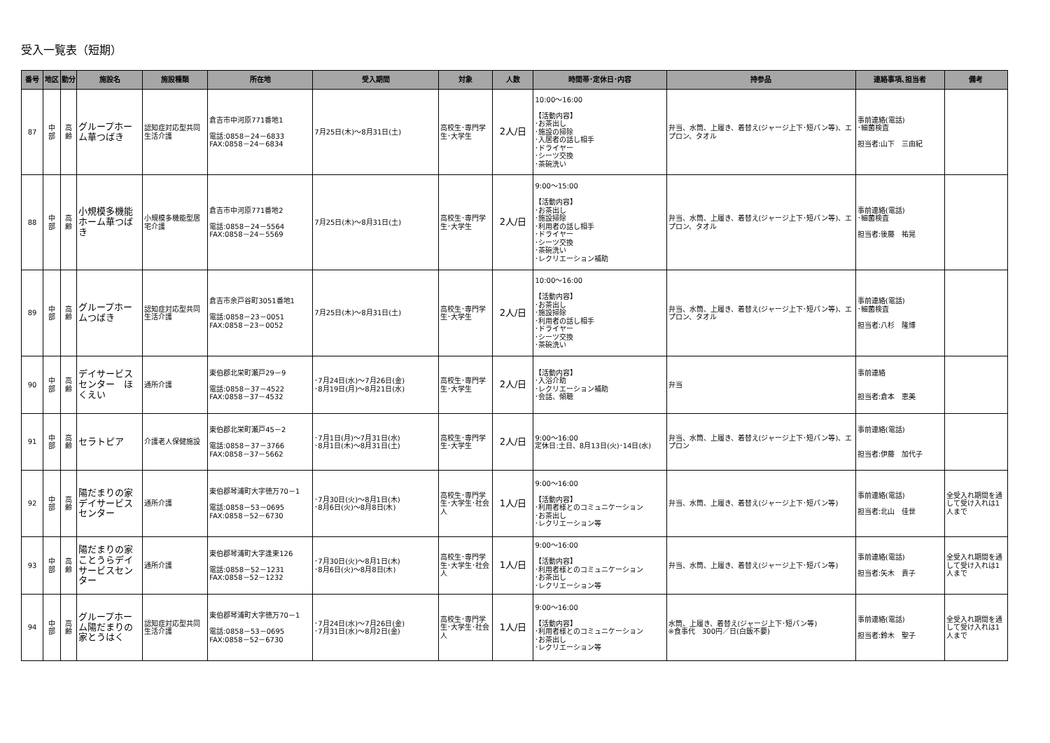受入一覧表（短期）
| 番号 | 地区 | 勤分 | 施設名 | 施設種類 | 所在地 | 受入期間 | 対象 | 人数 | 時間帯･定休日･内容 | 持参品 | 連絡事項､担当者 | 備考 |
| --- | --- | --- | --- | --- | --- | --- | --- | --- | --- | --- | --- | --- |
| 87 | 中 部 | 高 齢 | グループホーム華つばき | 認知症対応型共同生活介護 | 倉吉市中河原771番地1 電話:0858－24－6833 FAX:0858－24－6834 | 7月25日(木)～8月31日(土) | 高校生･専門学生･大学生 | 2人/日 | 10:00～16:00 【活動内容】 ･お茶出し ･施設の掃除 ･入居者の話し相手 ･ドライヤー ･シーツ交換 ･茶碗洗い | 弁当、水筒、上履き、着替え(ジャージ上下･短パン等)、エプロン、タオル | 事前連絡(電話) ･細菌検査 担当者:山下 三由紀 | |
| 88 | 中 部 | 高 齢 | 小規模多機能ホーム華つばき | 小規模多機能型居宅介護 | 倉吉市中河原771番地2 電話:0858－24－5564 FAX:0858－24－5569 | 7月25日(木)～8月31日(土) | 高校生･専門学生･大学生 | 2人/日 | 9:00～15:00 【活動内容】 ･お茶出し ･施設掃除 ･利用者の話し相手 ･ドライヤー ･シーツ交換 ･茶碗洗い ･レクリエーション補助 | 弁当、水筒、上履き、着替え(ジャージ上下･短パン等)、エプロン、タオル | 事前連絡(電話) ･細菌検査 担当者:後藤 祐晃 | |
| 89 | 中 部 | 高 齢 | グループホームつばき | 認知症対応型共同生活介護 | 倉吉市余戸谷町3051番地1 電話:0858－23－0051 FAX:0858－23－0052 | 7月25日(木)～8月31日(土) | 高校生･専門学生･大学生 | 2人/日 | 10:00～16:00 【活動内容】 ･お茶出し ･施設掃除 ･利用者の話し相手 ･ドライヤー ･シーツ交換 ･茶碗洗い | 弁当、水筒、上履き、着替え(ジャージ上下･短パン等)、エプロン、タオル | 事前連絡(電話) ･細菌検査 担当者:八杉 隆博 | |
| 90 | 中 部 | 高 齢 | デイサービスセンター ほくえい | 通所介護 | 東伯郡北栄町瀬戸29－9 電話:0858－37－4522 FAX:0858－37－4532 | ･7月24日(水)～7月26日(金) ･8月19日(月)～8月21日(水) | 高校生･専門学生･大学生 | 2人/日 | 【活動内容】 ･入浴介助 ･レクリエーション補助 ･会話、傾聴 | 弁当 | 事前連絡 担当者:倉本 恵美 | |
| 91 | 中 部 | 高 齢 | セラトピア | 介護老人保健施設 | 東伯郡北栄町瀬戸45－2 電話:0858－37－3766 FAX:0858－37－5662 | ･7月1日(月)～7月31日(水) ･8月1日(木)～8月31日(土) | 高校生･専門学生･大学生 | 2人/日 | 9:00～16:00 定休日:土日、8月13日(火)･14日(水) | 弁当、水筒、上履き、着替え(ジャージ上下･短パン等)、エプロン | 事前連絡(電話) 担当者:伊藤 加代子 | |
| 92 | 中 部 | 高 齢 | 陽だまりの家デイサービスセンター | 通所介護 | 東伯郡琴浦町大字徳万70－1 電話:0858－53－0695 FAX:0858－52－6730 | ･7月30日(火)～8月1日(木) ･8月6日(火)～8月8日(木) | 高校生･専門学生･大学生･社会人 | 1人/日 | 9:00～16:00 【活動内容】 ･利用者様とのコミュニケーション ･お茶出し ･レクリエーション等 | 弁当、水筒、上履き、着替え(ジャージ上下･短パン等) | 事前連絡(電話) 担当者:北山 佳世 | 全受入れ期間を通して受け入れは1人まで |
| 93 | 中 部 | 高 齢 | 陽だまりの家ことうらデイサービスセンター | 通所介護 | 東伯郡琴浦町大字逢束126 電話:0858－52－1231 FAX:0858－52－1232 | ･7月30日(火)～8月1日(木) ･8月6日(火)～8月8日(木) | 高校生･専門学生･大学生･社会人 | 1人/日 | 9:00～16:00 【活動内容】 ･利用者様とのコミュニケーション ･お茶出し ･レクリエーション等 | 弁当、水筒、上履き、着替え(ジャージ上下･短パン等) | 事前連絡(電話) 担当者:矢木 貴子 | 全受入れ期間を通して受け入れは1人まで |
| 94 | 中 部 | 高 齢 | グループホーム陽だまりの家とうはく | 認知症対応型共同生活介護 | 東伯郡琴浦町大字徳万70－1 電話:0858－53－0695 FAX:0858－52－6730 | ･7月24日(水)～7月26日(金) ･7月31日(水)～8月2日(金) | 高校生･専門学生･大学生･社会人 | 1人/日 | 9:00～16:00 【活動内容】 ･利用者様とのコミュニケーション ･お茶出し ･レクリエーション等 | 水筒、上履き、着替え(ジャージ上下･短パン等) ※食事代 300円／日(白飯不要) | 事前連絡(電話) 担当者:鈴木 聖子 | 全受入れ期間を通して受け入れは1人まで |